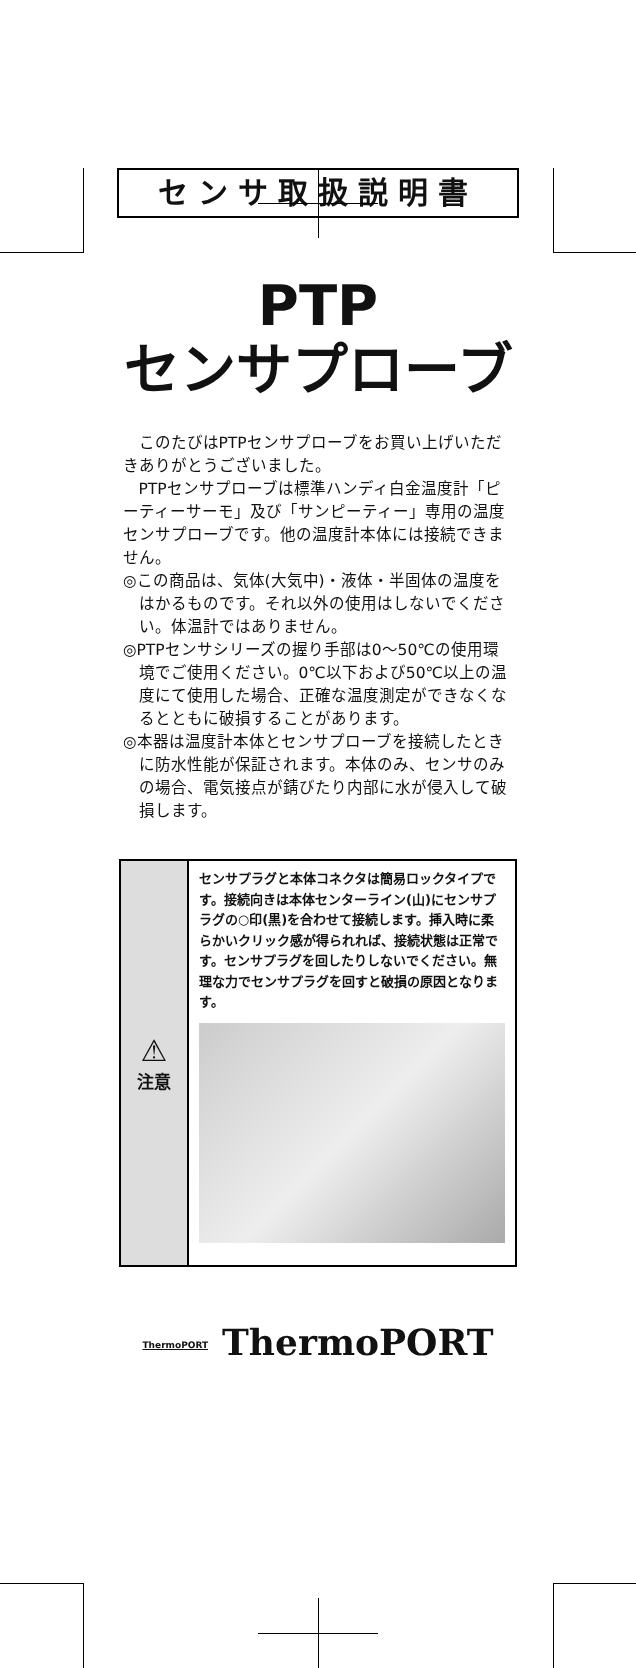センサ取扱説明書
PTP
センサプローブ
このたびはPTPセンサプローブをお買い上げいただきありがとうございました。
PTPセンサプローブは標準ハンディ白金温度計「ピーティーサーモ」及び「サンピーティー」専用の温度センサプローブです。他の温度計本体には接続できません。
◎この商品は、気体(大気中)・液体・半固体の温度をはかるものです。それ以外の使用はしないでください。体温計ではありません。
◎PTPセンサシリーズの握り手部は0〜50℃の使用環境でご使用ください。0℃以下および50℃以上の温度にて使用した場合、正確な温度測定ができなくなるとともに破損することがあります。
◎本器は温度計本体とセンサプローブを接続したときに防水性能が保証されます。本体のみ、センサのみの場合、電気接点が錆びたり内部に水が侵入して破損します。
⚠
注意
センサプラグと本体コネクタは簡易ロックタイプです。接続向きは本体センターライン(山)にセンサプラグの○印(黒)を合わせて接続します。挿入時に柔らかいクリック感が得られれば、接続状態は正常です。センサプラグを回したりしないでください。無理な力でセンサプラグを回すと破損の原因となります。
ThermoPORT ThermoPORT